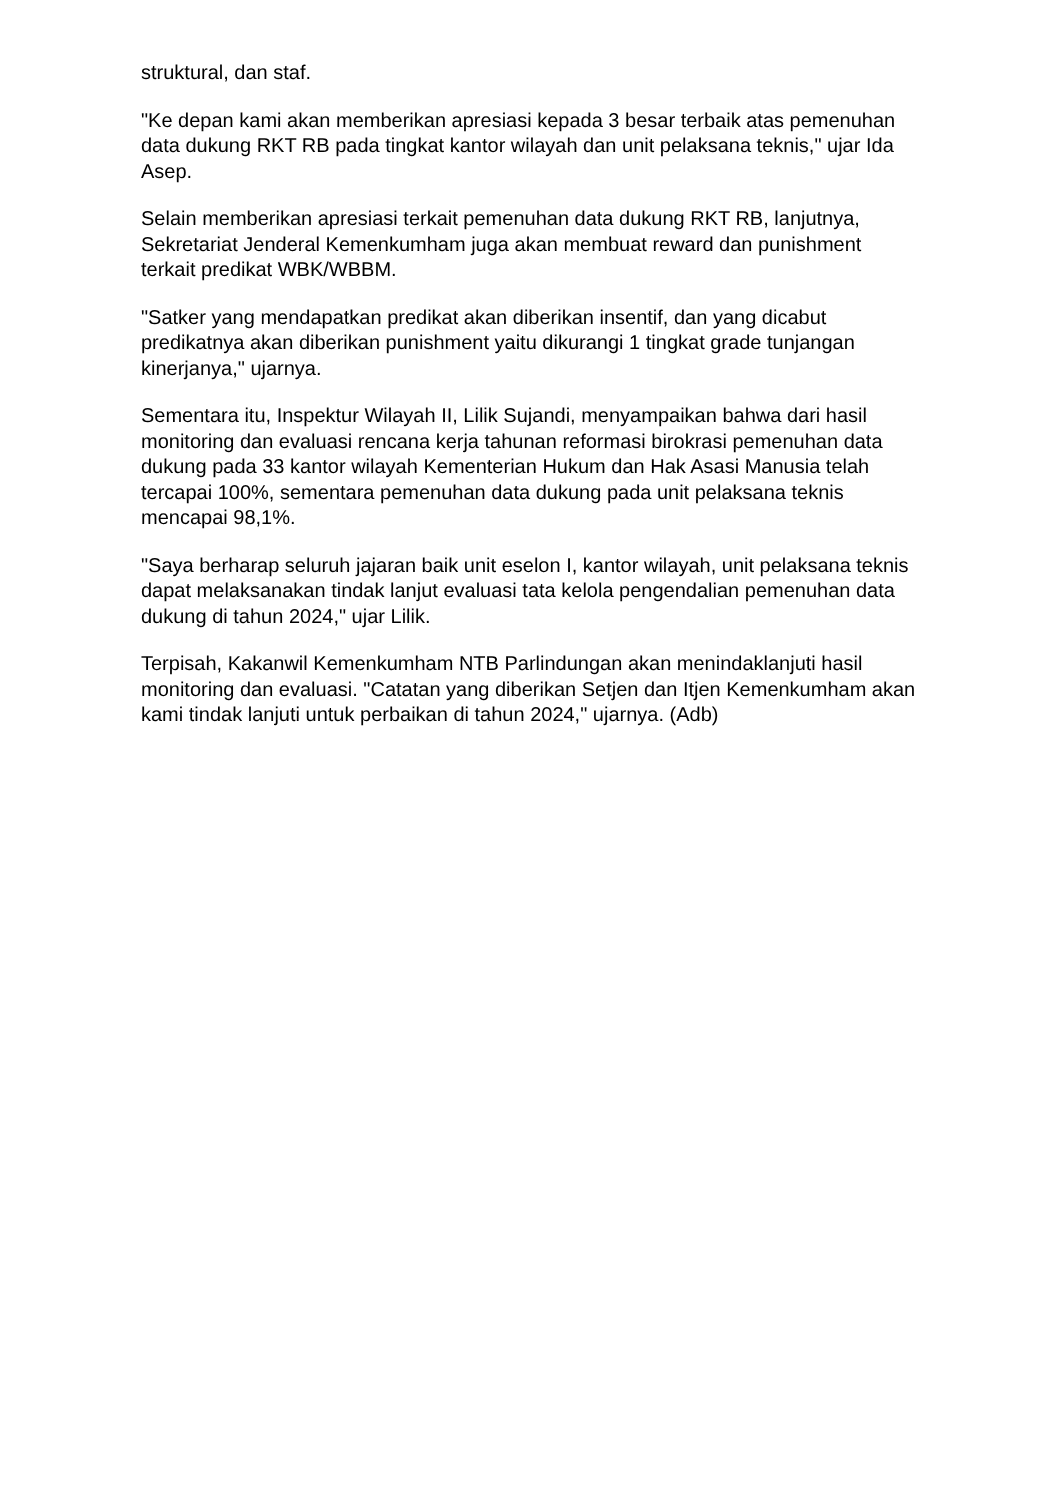struktural, dan staf.
"Ke depan kami akan memberikan apresiasi kepada 3 besar terbaik atas pemenuhan data dukung RKT RB pada tingkat kantor wilayah dan unit pelaksana teknis," ujar Ida Asep.
Selain memberikan apresiasi terkait pemenuhan data dukung RKT RB, lanjutnya, Sekretariat Jenderal Kemenkumham juga akan membuat reward dan punishment terkait predikat WBK/WBBM.
"Satker yang mendapatkan predikat akan diberikan insentif, dan yang dicabut predikatnya akan diberikan punishment yaitu dikurangi 1 tingkat grade tunjangan kinerjanya," ujarnya.
Sementara itu, Inspektur Wilayah II, Lilik Sujandi, menyampaikan bahwa dari hasil monitoring dan evaluasi rencana kerja tahunan reformasi birokrasi pemenuhan data dukung pada 33 kantor wilayah Kementerian Hukum dan Hak Asasi Manusia telah tercapai 100%, sementara pemenuhan data dukung pada unit pelaksana teknis mencapai 98,1%.
"Saya berharap seluruh jajaran baik unit eselon I, kantor wilayah, unit pelaksana teknis dapat melaksanakan tindak lanjut evaluasi tata kelola pengendalian pemenuhan data dukung di tahun 2024," ujar Lilik.
Terpisah, Kakanwil Kemenkumham NTB Parlindungan akan menindaklanjuti hasil monitoring dan evaluasi. "Catatan yang diberikan Setjen dan Itjen Kemenkumham akan kami tindak lanjuti untuk perbaikan di tahun 2024," ujarnya. (Adb)